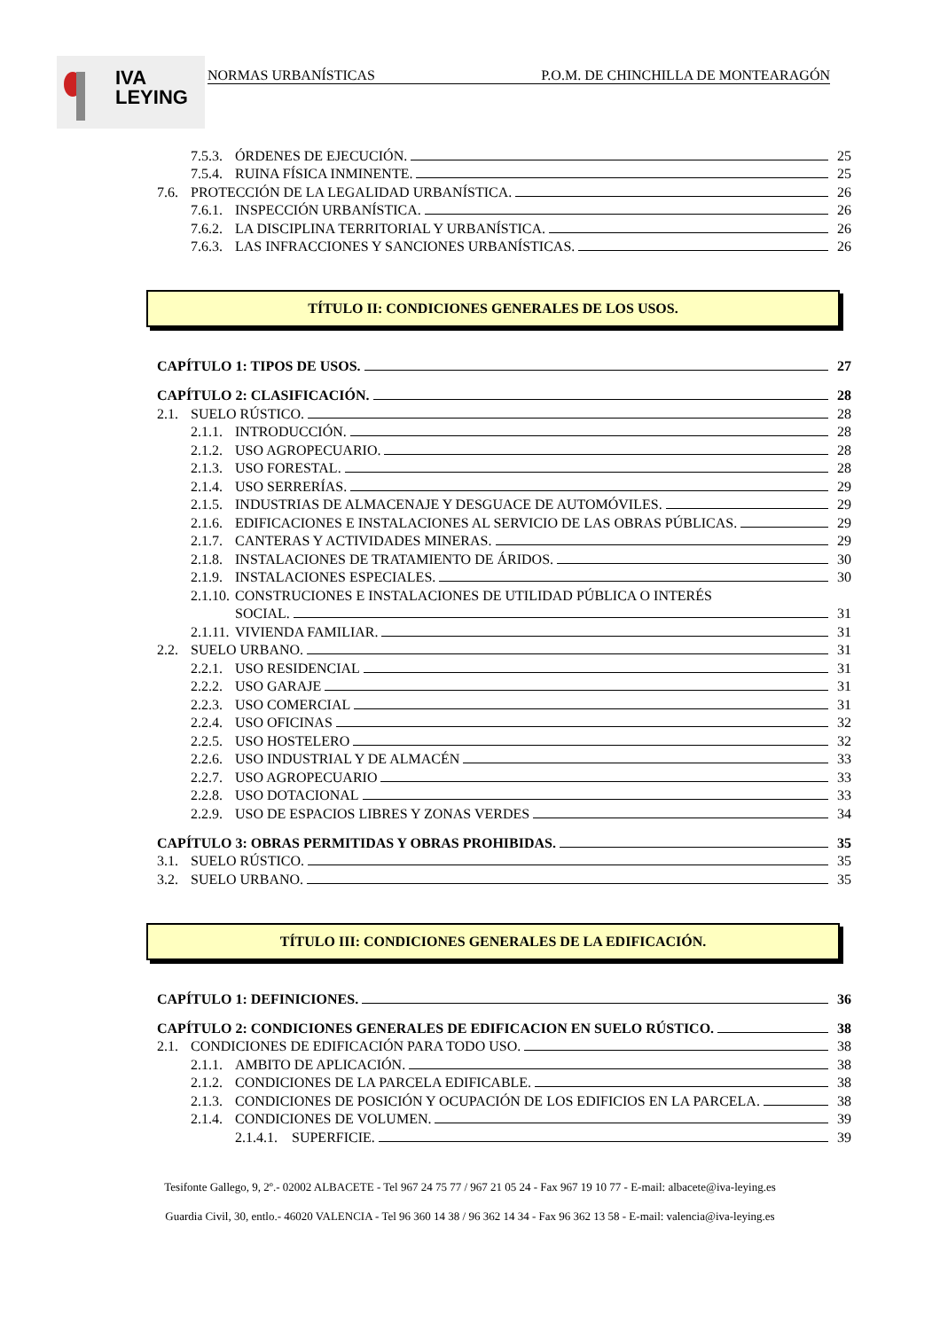IVA
LEYING
NORMAS URBANÍSTICAS P.O.M. DE CHINCHILLA DE MONTEARAGÓN
7.5.3. ÓRDENES DE EJECUCIÓN. 25
7.5.4. RUINA FÍSICA INMINENTE. 25
7.6. PROTECCIÓN DE LA LEGALIDAD URBANÍSTICA. 26
7.6.1. INSPECCIÓN URBANÍSTICA. 26
7.6.2. LA DISCIPLINA TERRITORIAL Y URBANÍSTICA. 26
7.6.3. LAS INFRACCIONES Y SANCIONES URBANÍSTICAS. 26
TÍTULO II: CONDICIONES GENERALES DE LOS USOS.
CAPÍTULO 1: TIPOS DE USOS. 27
CAPÍTULO 2: CLASIFICACIÓN. 28
2.1. SUELO RÚSTICO. 28
2.1.1. INTRODUCCIÓN. 28
2.1.2. USO AGROPECUARIO. 28
2.1.3. USO FORESTAL. 28
2.1.4. USO SERRERÍAS. 29
2.1.5. INDUSTRIAS DE ALMACENAJE Y DESGUACE DE AUTOMÓVILES. 29
2.1.6. EDIFICACIONES E INSTALACIONES AL SERVICIO DE LAS OBRAS PÚBLICAS. 29
2.1.7. CANTERAS Y ACTIVIDADES MINERAS. 29
2.1.8. INSTALACIONES DE TRATAMIENTO DE ÁRIDOS. 30
2.1.9. INSTALACIONES ESPECIALES. 30
2.1.10. CONSTRUCIONES E INSTALACIONES DE UTILIDAD PÚBLICA O INTERÉS
SOCIAL. 31
2.1.11. VIVIENDA FAMILIAR. 31
2.2. SUELO URBANO. 31
2.2.1. USO RESIDENCIAL 31
2.2.2. USO GARAJE 31
2.2.3. USO COMERCIAL 31
2.2.4. USO OFICINAS 32
2.2.5. USO HOSTELERO 32
2.2.6. USO INDUSTRIAL Y DE ALMACÉN 33
2.2.7. USO AGROPECUARIO 33
2.2.8. USO DOTACIONAL 33
2.2.9. USO DE ESPACIOS LIBRES Y ZONAS VERDES 34
CAPÍTULO 3: OBRAS PERMITIDAS Y OBRAS PROHIBIDAS. 35
3.1. SUELO RÚSTICO. 35
3.2. SUELO URBANO. 35
TÍTULO III: CONDICIONES GENERALES DE LA EDIFICACIÓN.
CAPÍTULO 1: DEFINICIONES. 36
CAPÍTULO 2: CONDICIONES GENERALES DE EDIFICACION EN SUELO RÚSTICO. 38
2.1. CONDICIONES DE EDIFICACIÓN PARA TODO USO. 38
2.1.1. AMBITO DE APLICACIÓN. 38
2.1.2. CONDICIONES DE LA PARCELA EDIFICABLE. 38
2.1.3. CONDICIONES DE POSICIÓN Y OCUPACIÓN DE LOS EDIFICIOS EN LA PARCELA. 38
2.1.4. CONDICIONES DE VOLUMEN. 39
2.1.4.1. SUPERFICIE. 39
Tesifonte Gallego, 9, 2º.- 02002 ALBACETE - Tel 967 24 75 77 / 967 21 05 24 - Fax 967 19 10 77 - E-mail: albacete@iva-leying.es
Guardia Civil, 30, entlo.- 46020 VALENCIA - Tel 96 360 14 38 / 96 362 14 34 - Fax 96 362 13 58 - E-mail: valencia@iva-leying.es